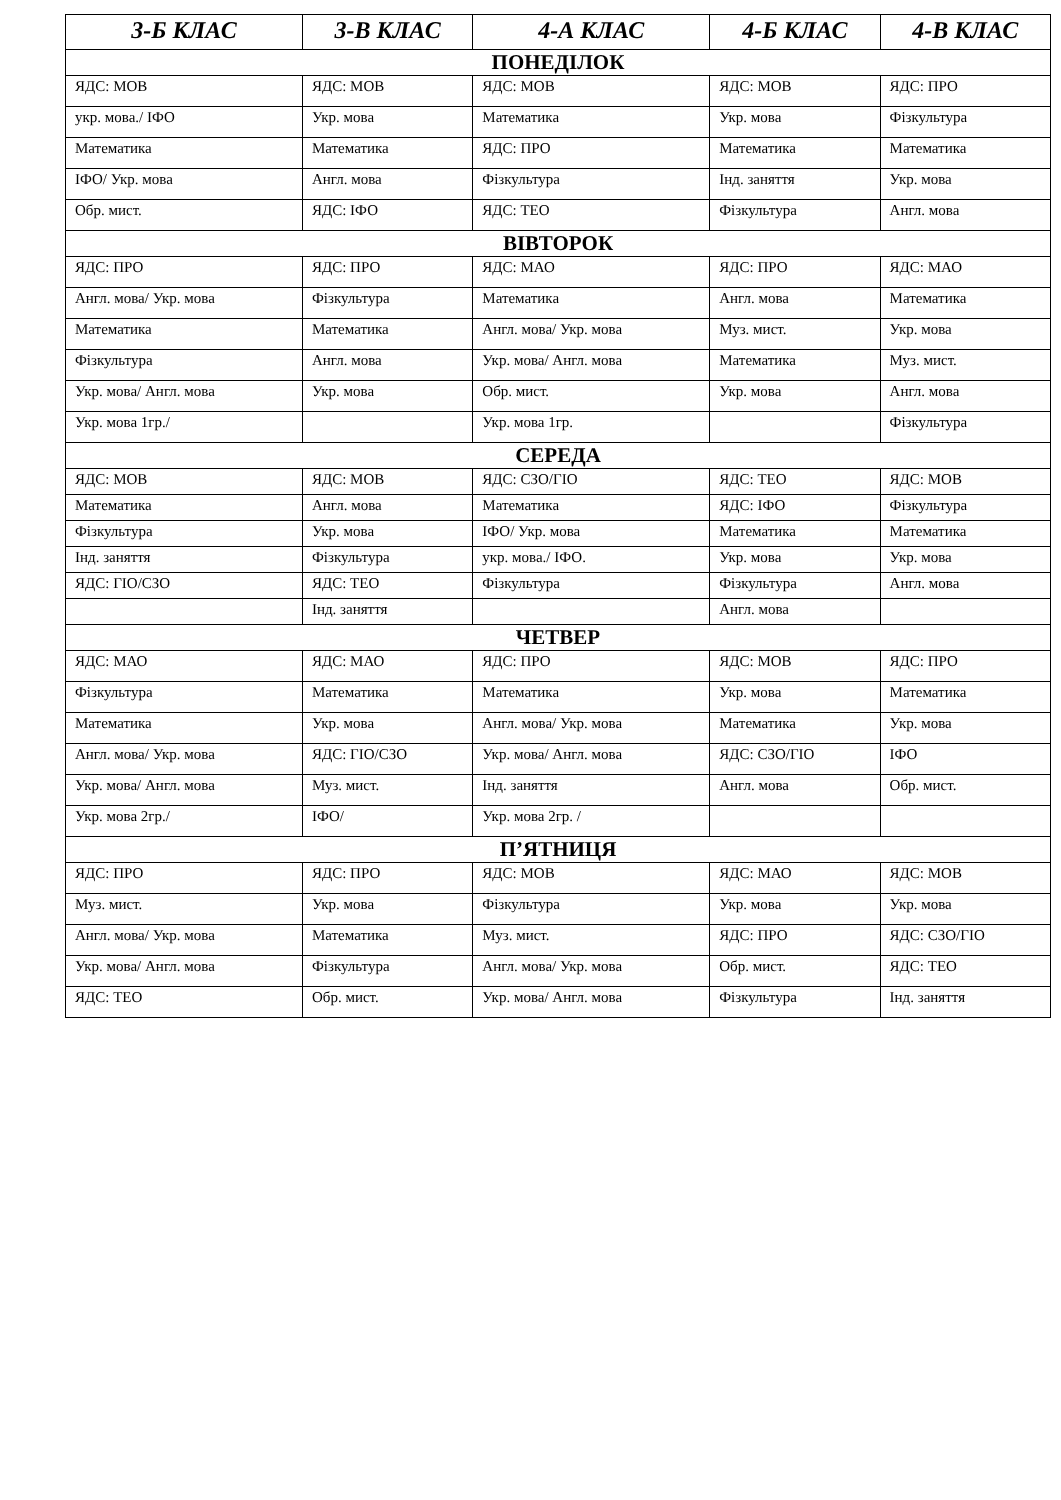| 3-Б КЛАС | 3-В КЛАС | 4-А КЛАС | 4-Б КЛАС | 4-В КЛАС |
| --- | --- | --- | --- | --- |
| ПОНЕДІЛОК | | | | |
| ЯДС: МОВ | ЯДС: МОВ | ЯДС: МОВ | ЯДС: МОВ | ЯДС: ПРО |
| укр. мова./ ІФО | Укр. мова | Математика | Укр. мова | Фізкультура |
| Математика | Математика | ЯДС: ПРО | Математика | Математика |
| ІФО/ Укр. мова | Англ. мова | Фізкультура | Інд. заняття | Укр. мова |
| Обр. мист. | ЯДС: ІФО | ЯДС: ТЕО | Фізкультура | Англ. мова |
| ВІВТОРОК | | | | |
| ЯДС: ПРО | ЯДС: ПРО | ЯДС: МАО | ЯДС: ПРО | ЯДС: МАО |
| Англ. мова/ Укр. мова | Фізкультура | Математика | Англ. мова | Математика |
| Математика | Математика | Англ. мова/ Укр. мова | Муз. мист. | Укр. мова |
| Фізкультура | Англ. мова | Укр. мова/ Англ. мова | Математика | Муз. мист. |
| Укр. мова/ Англ. мова | Укр. мова | Обр. мист. | Укр. мова | Англ. мова |
| Укр. мова 1гр./ | | Укр. мова 1гр. | | Фізкультура |
| СЕРЕДА | | | | |
| ЯДС: МОВ | ЯДС: МОВ | ЯДС: СЗО/ГІО | ЯДС: ТЕО | ЯДС: МОВ |
| Математика | Англ. мова | Математика | ЯДС: ІФО | Фізкультура |
| Фізкультура | Укр. мова | ІФО/ Укр. мова | Математика | Математика |
| Інд. заняття | Фізкультура | укр. мова./ ІФО. | Укр. мова | Укр. мова |
| ЯДС: ГІО/СЗО | ЯДС: ТЕО | Фізкультура | Фізкультура | Англ. мова |
| | Інд. заняття | | Англ. мова | |
| ЧЕТВЕР | | | | |
| ЯДС: МАО | ЯДС: МАО | ЯДС: ПРО | ЯДС: МОВ | ЯДС: ПРО |
| Фізкультура | Математика | Математика | Укр. мова | Математика |
| Математика | Укр. мова | Англ. мова/ Укр. мова | Математика | Укр. мова |
| Англ. мова/ Укр. мова | ЯДС: ГІО/СЗО | Укр. мова/ Англ. мова | ЯДС: СЗО/ГІО | ІФО |
| Укр. мова/ Англ. мова | Муз. мист. | Інд. заняття | Англ. мова | Обр. мист. |
| Укр. мова 2гр./ | ІФО/ | Укр. мова 2гр. / | | |
| П’ЯТНИЦЯ | | | | |
| ЯДС: ПРО | ЯДС: ПРО | ЯДС: МОВ | ЯДС: МАО | ЯДС: МОВ |
| Муз. мист. | Укр. мова | Фізкультура | Укр. мова | Укр. мова |
| Англ. мова/ Укр. мова | Математика | Муз. мист. | ЯДС: ПРО | ЯДС: СЗО/ГІО |
| Укр. мова/ Англ. мова | Фізкультура | Англ. мова/ Укр. мова | Обр. мист. | ЯДС: ТЕО |
| ЯДС: ТЕО | Обр. мист. | Укр. мова/ Англ. мова | Фізкультура | Інд. заняття |